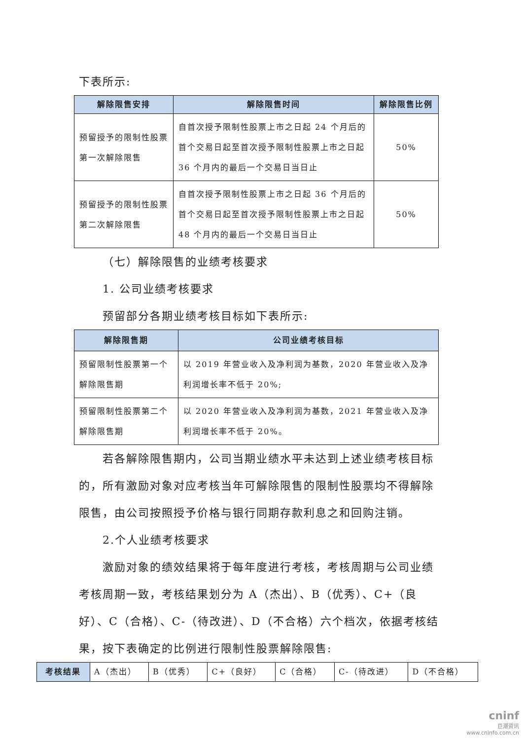下表所示:
| 解除限售安排 | 解除限售时间 | 解除限售比例 |
| --- | --- | --- |
| 预留授予的限制性股票第一次解除限售 | 自首次授予限制性股票上市之日起 24 个月后的首个交易日起至首次授予限制性股票上市之日起 36 个月内的最后一个交易日当日止 | 50% |
| 预留授予的限制性股票第二次解除限售 | 自首次授予限制性股票上市之日起 36 个月后的首个交易日起至首次授予限制性股票上市之日起 48 个月内的最后一个交易日当日止 | 50% |
（七）解除限售的业绩考核要求
1. 公司业绩考核要求
预留部分各期业绩考核目标如下表所示:
| 解除限售期 | 公司业绩考核目标 |
| --- | --- |
| 预留限制性股票第一个解除限售期 | 以 2019 年营业收入及净利润为基数，2020 年营业收入及净利润增长率不低于 20%; |
| 预留限制性股票第二个解除限售期 | 以 2020 年营业收入及净利润为基数，2021 年营业收入及净利润增长率不低于 20%。 |
若各解除限售期内，公司当期业绩水平未达到上述业绩考核目标的，所有激励对象对应考核当年可解除限售的限制性股票均不得解除限售，由公司按照授予价格与银行同期存款利息之和回购注销。
2.个人业绩考核要求
激励对象的绩效结果将于每年度进行考核，考核周期与公司业绩考核周期一致，考核结果划分为 A（杰出）、B（优秀）、C+（良好）、C（合格）、C-（待改进）、D（不合格）六个档次，依据考核结果，按下表确定的比例进行限制性股票解除限售:
| 考核结果 | A（杰出） | B（优秀） | C+（良好） | C（合格） | C-（待改进） | D（不合格） |
cninf
巨潮资讯
www.cninfo.com.cn